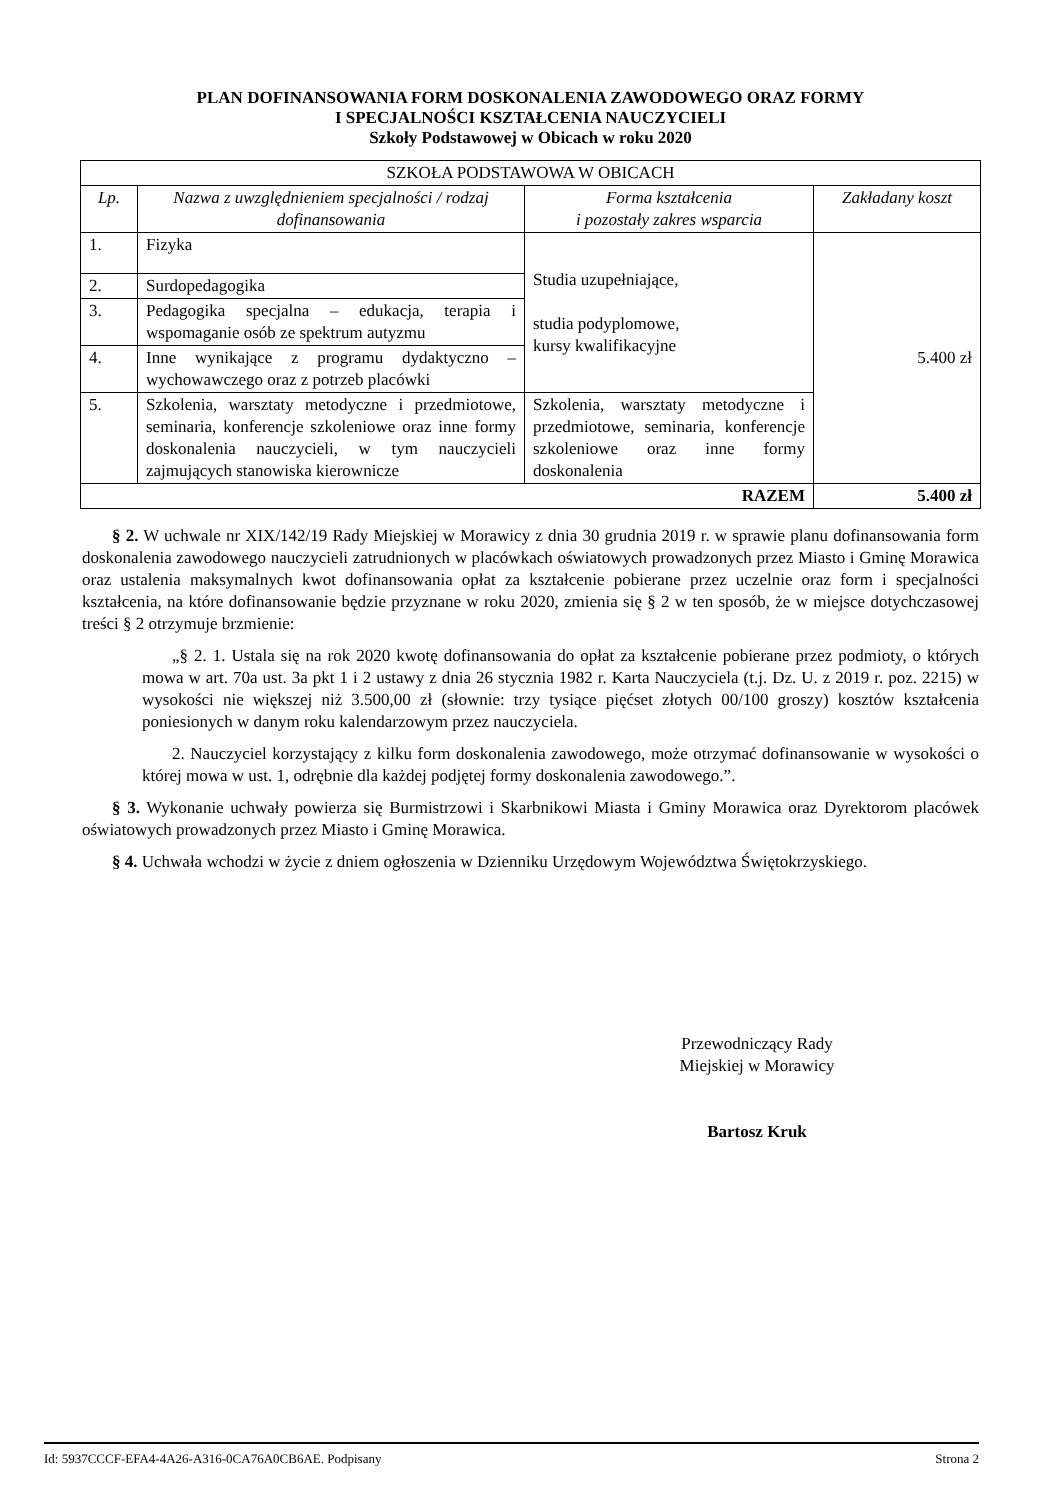PLAN DOFINANSOWANIA FORM DOSKONALENIA ZAWODOWEGO ORAZ FORMY
I SPECJALNOŚCI KSZTAŁCENIA NAUCZYCIELI
Szkoły Podstawowej w Obicach w roku 2020
| SZKOŁA PODSTAWOWA W OBICACH | | | |
| Lp. | Nazwa z uwzględnieniem specjalności / rodzaj dofinansowania | Forma kształcenia i pozostały zakres wsparcia | Zakładany koszt |
| 1. | Fizyka | Studia uzupełniające, studia podyplomowe, kursy kwalifikacyjne | 5.400 zł |
| 2. | Surdopedagogika | | |
| 3. | Pedagogika specjalna – edukacja, terapia i wspomaganie osób ze spektrum autyzmu | | |
| 4. | Inne wynikające z programu dydaktyczno – wychowawczego oraz z potrzeb placówki | | |
| 5. | Szkolenia, warsztaty metodyczne i przedmiotowe, seminaria, konferencje szkoleniowe oraz inne formy doskonalenia nauczycieli, w tym nauczycieli zajmujących stanowiska kierownicze | Szkolenia, warsztaty metodyczne i przedmiotowe, seminaria, konferencje szkoleniowe oraz inne formy doskonalenia | |
| RAZEM | | | 5.400 zł |
§ 2. W uchwale nr XIX/142/19 Rady Miejskiej w Morawicy z dnia 30 grudnia 2019 r. w sprawie planu dofinansowania form doskonalenia zawodowego nauczycieli zatrudnionych w placówkach oświatowych prowadzonych przez Miasto i Gminę Morawica oraz ustalenia maksymalnych kwot dofinansowania opłat za kształcenie pobierane przez uczelnie oraz form i specjalności kształcenia, na które dofinansowanie będzie przyznane w roku 2020, zmienia się § 2 w ten sposób, że w miejsce dotychczasowej treści § 2 otrzymuje brzmienie:
„§ 2. 1. Ustala się na rok 2020 kwotę dofinansowania do opłat za kształcenie pobierane przez podmioty, o których mowa w art. 70a ust. 3a pkt 1 i 2 ustawy z dnia 26 stycznia 1982 r. Karta Nauczyciela (t.j. Dz. U. z 2019 r. poz. 2215) w wysokości nie większej niż 3.500,00 zł (słownie: trzy tysiące pięćset złotych 00/100 groszy) kosztów kształcenia poniesionych w danym roku kalendarzowym przez nauczyciela.
2. Nauczyciel korzystający z kilku form doskonalenia zawodowego, może otrzymać dofinansowanie w wysokości o której mowa w ust. 1, odrębnie dla każdej podjętej formy doskonalenia zawodowego.”.
§ 3. Wykonanie uchwały powierza się Burmistrzowi i Skarbnikowi Miasta i Gminy Morawica oraz Dyrektorom placówek oświatowych prowadzonych przez Miasto i Gminę Morawica.
§ 4. Uchwała wchodzi w życie z dniem ogłoszenia w Dzienniku Urzędowym Województwa Świętokrzyskiego.
Przewodniczący Rady
Miejskiej w Morawicy
Bartosz Kruk
Id: 5937CCCF-EFA4-4A26-A316-0CA76A0CB6AE. Podpisany Strona 2